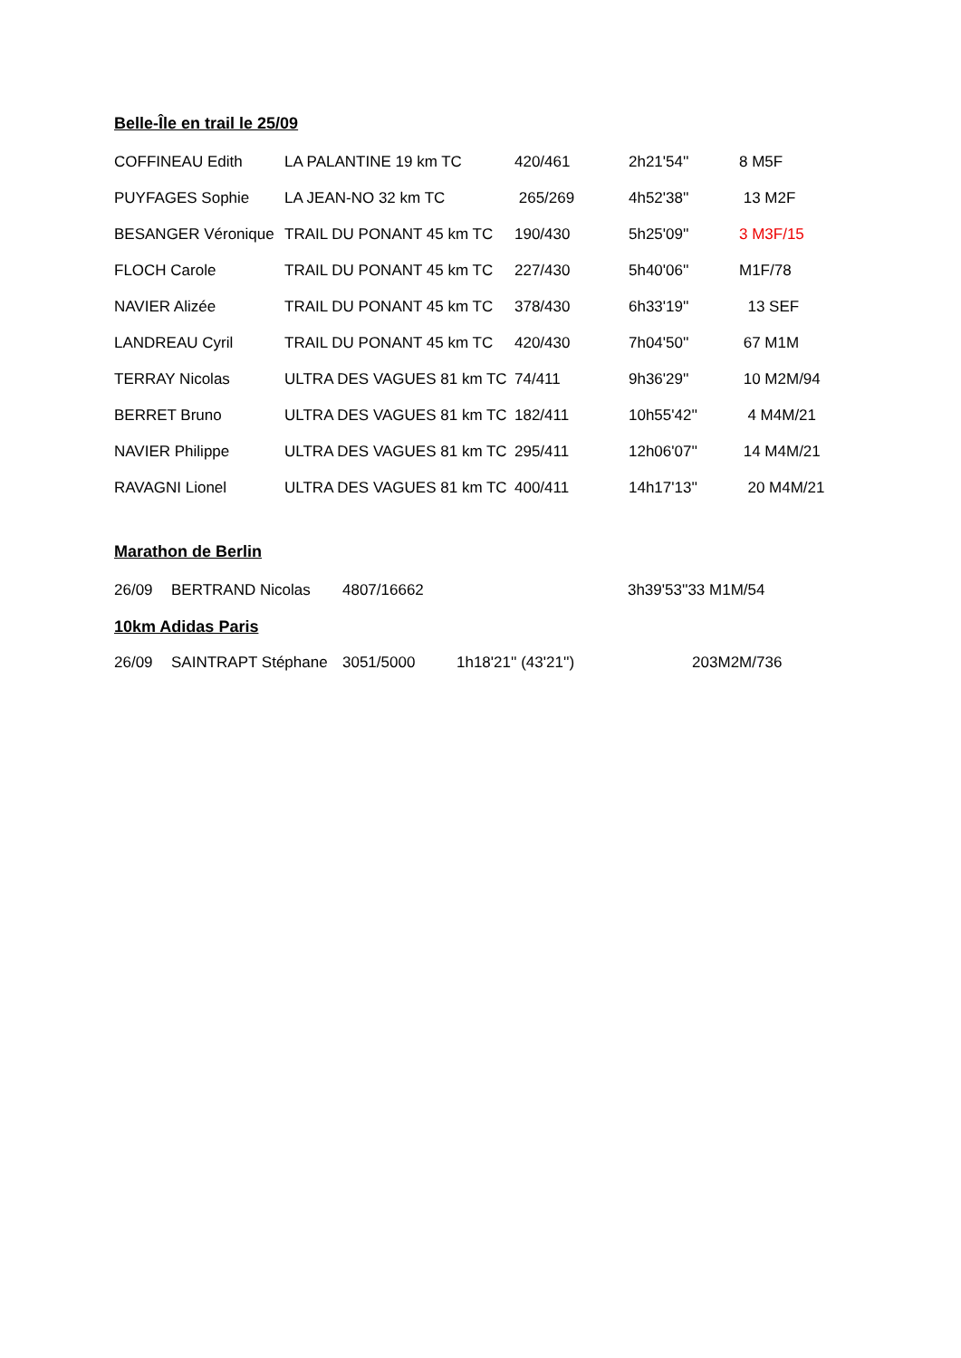Belle-Île en trail le 25/09
| COFFINEAU Edith | LA PALANTINE 19 km TC | 420/461 | 2h21'54'' | 8 M5F |
| PUYFAGES Sophie | LA JEAN-NO 32 km TC | 265/269 | 4h52'38'' | 13 M2F |
| BESANGER Véronique | TRAIL DU PONANT 45 km TC | 190/430 | 5h25'09'' | 3 M3F/15 |
| FLOCH Carole | TRAIL DU PONANT 45 km TC | 227/430 | 5h40'06'' | M1F/78 |
| NAVIER Alizée | TRAIL DU PONANT 45 km TC | 378/430 | 6h33'19'' | 13 SEF |
| LANDREAU Cyril | TRAIL DU PONANT 45 km TC | 420/430 | 7h04'50'' | 67 M1M |
| TERRAY Nicolas | ULTRA DES VAGUES 81 km TC | 74/411 | 9h36'29'' | 10 M2M/94 |
| BERRET Bruno | ULTRA DES VAGUES 81 km TC | 182/411 | 10h55'42'' | 4 M4M/21 |
| NAVIER Philippe | ULTRA DES VAGUES 81 km TC | 295/411 | 12h06'07'' | 14 M4M/21 |
| RAVAGNI Lionel | ULTRA DES VAGUES 81 km TC | 400/411 | 14h17'13'' | 20 M4M/21 |
Marathon de Berlin
| 26/09 | BERTRAND Nicolas | 4807/16662 | 3h39'53'' | 33 M1M/54 |
| 10km Adidas Paris | | | | |
| 26/09 | SAINTRAPT Stéphane | 3051/5000 | 1h18'21'' (43'21'') | 203M2M/736 |